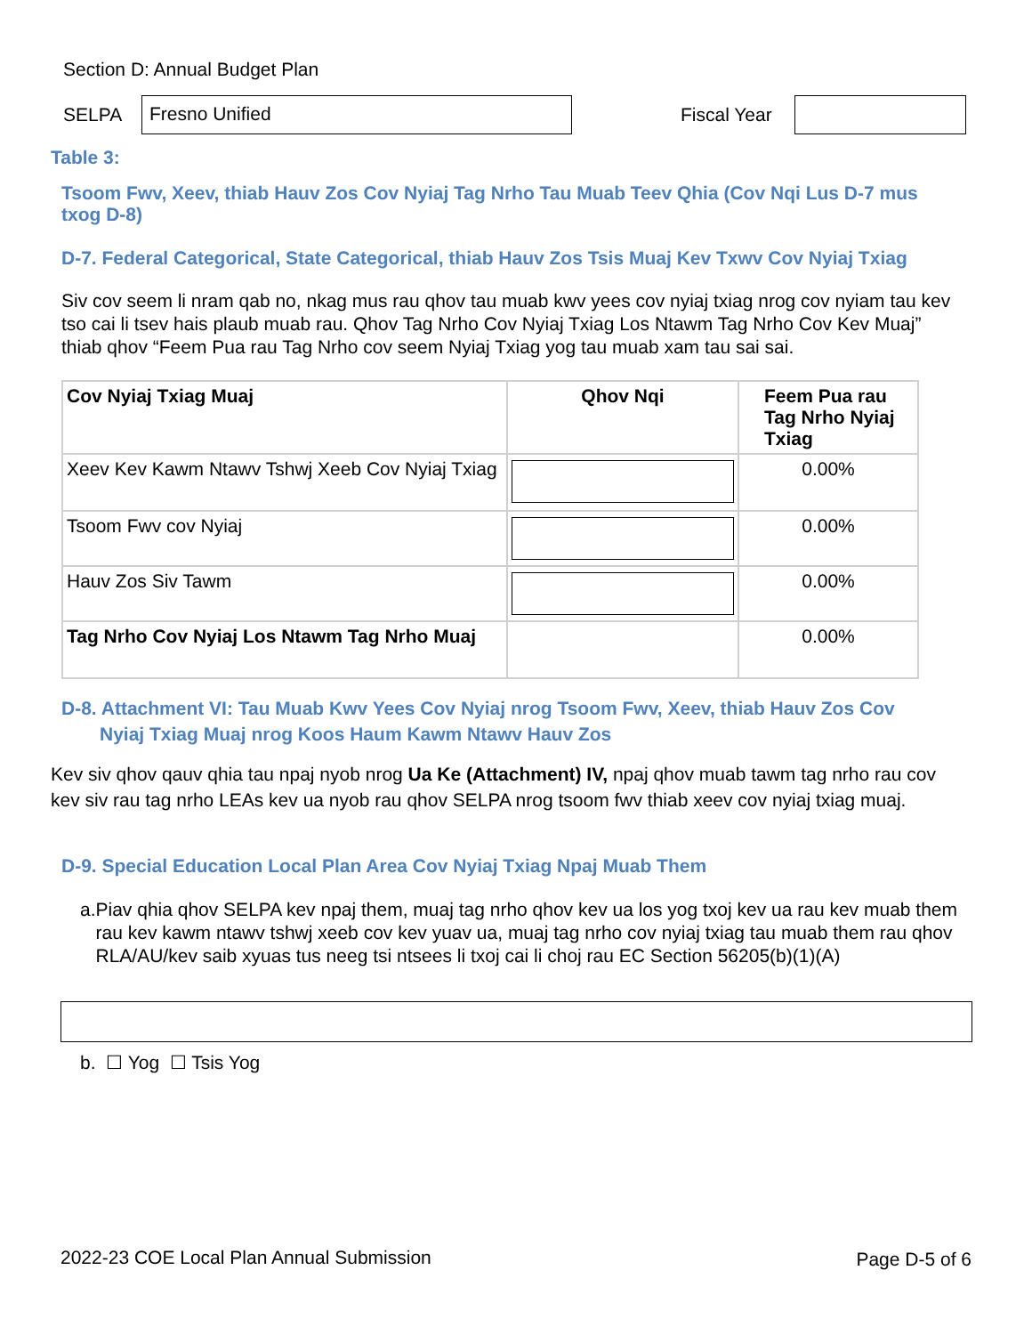Section D: Annual Budget Plan
SELPA
Fresno Unified
Fiscal Year
Table 3:
Tsoom Fwv, Xeev, thiab Hauv Zos Cov Nyiaj Tag Nrho Tau Muab Teev Qhia (Cov Nqi Lus D-7 mus txog D-8)
D-7. Federal Categorical, State Categorical, thiab Hauv Zos Tsis Muaj Kev Txwv Cov Nyiaj Txiag
Siv cov seem li nram qab no, nkag mus rau qhov tau muab kwv yees cov nyiaj txiag nrog cov nyiam tau kev tso cai li tsev hais plaub muab rau. Qhov Tag Nrho Cov Nyiaj Txiag Los Ntawm Tag Nrho Cov Kev Muaj” thiab qhov “Feem Pua rau Tag Nrho cov seem Nyiaj Txiag yog tau muab xam tau sai sai.
| Cov Nyiaj Txiag Muaj | Qhov Nqi | Feem Pua rau Tag Nrho Nyiaj Txiag |
| --- | --- | --- |
| Xeev Kev Kawm Ntawv Tshwj Xeeb Cov Nyiaj Txiag | | 0.00% |
| Tsoom Fwv cov Nyiaj | | 0.00% |
| Hauv Zos Siv Tawm | | 0.00% |
| Tag Nrho Cov Nyiaj Los Ntawm Tag Nrho Muaj | | 0.00% |
D-8. Attachment VI: Tau Muab Kwv Yees Cov Nyiaj nrog Tsoom Fwv, Xeev, thiab Hauv Zos Cov
Nyiaj Txiag Muaj nrog Koos Haum Kawm Ntawv Hauv Zos
Kev siv qhov qauv qhia tau npaj nyob nrog Ua Ke (Attachment) IV, npaj qhov muab tawm tag nrho rau cov kev siv rau tag nrho LEAs kev ua nyob rau qhov SELPA nrog tsoom fwv thiab xeev cov nyiaj txiag muaj.
D-9. Special Education Local Plan Area Cov Nyiaj Txiag Npaj Muab Them
a. Piav qhia qhov SELPA kev npaj them, muaj tag nrho qhov kev ua los yog txoj kev ua rau kev muab them rau kev kawm ntawv tshwj xeeb cov kev yuav ua, muaj tag nrho cov nyiaj txiag tau muab them rau qhov RLA/AU/kev saib xyuas tus neeg tsi ntsees li txoj cai li choj rau EC Section 56205(b)(1)(A)
b. ☐ Yog ☐ Tsis Yog
2022-23 COE Local Plan Annual Submission
Page D-5 of 6